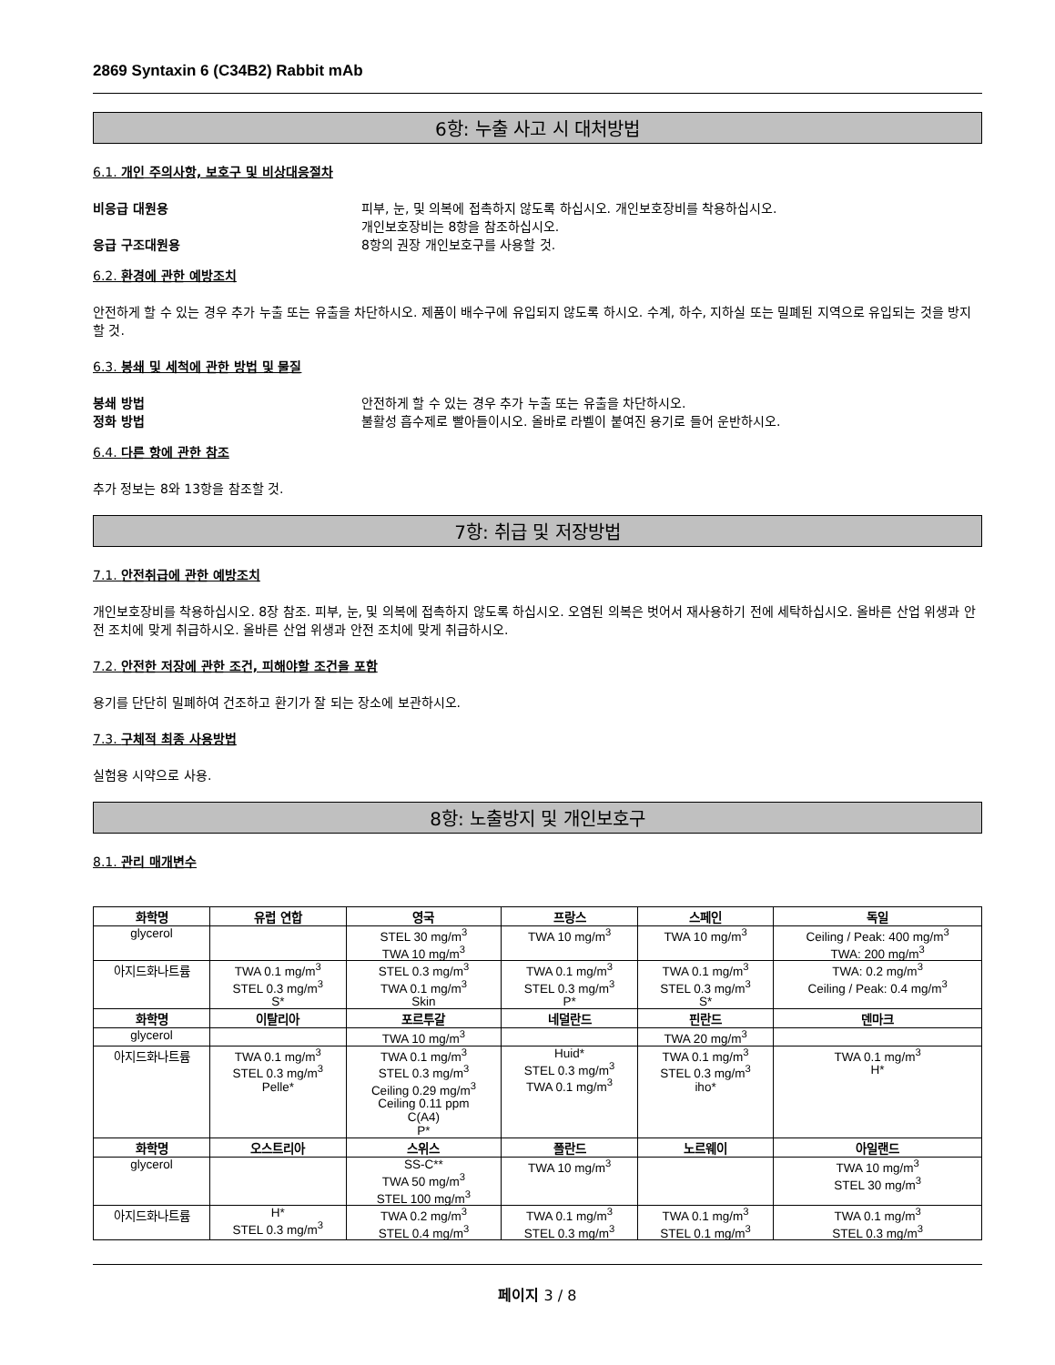2869 Syntaxin 6 (C34B2) Rabbit mAb
6항: 누출 사고 시 대처방법
6.1. 개인 주의사항, 보호구 및 비상대응절차
비응급 대원용 피부, 눈, 및 의복에 접촉하지 않도록 하십시오. 개인보호장비를 착용하십시오.
개인보호장비는 8항을 참조하십시오.
응급 구조대원용 8항의 권장 개인보호구를 사용할 것.
6.2. 환경에 관한 예방조치
안전하게 할 수 있는 경우 추가 누출 또는 유출을 차단하시오. 제품이 배수구에 유입되지 않도록 하시오. 수계, 하수, 지하실 또는 밀폐된 지역으로 유입되는 것을 방지할 것.
6.3. 봉쇄 및 세척에 관한 방법 및 물질
봉쇄 방법 안전하게 할 수 있는 경우 추가 누출 또는 유출을 차단하시오.
정화 방법 불활성 흡수제로 빨아들이시오. 올바로 라벨이 붙여진 용기로 들어 운반하시오.
6.4. 다른 항에 관한 참조
추가 정보는 8와 13항을 참조할 것.
7항: 취급 및 저장방법
7.1. 안전취급에 관한 예방조치
개인보호장비를 착용하십시오. 8장 참조. 피부, 눈, 및 의복에 접촉하지 않도록 하십시오. 오염된 의복은 벗어서 재사용하기 전에 세탁하십시오. 올바른 산업 위생과 안전 조치에 맞게 취급하시오. 올바른 산업 위생과 안전 조치에 맞게 취급하시오.
7.2. 안전한 저장에 관한 조건, 피해야할 조건을 포함
용기를 단단히 밀폐하여 건조하고 환기가 잘 되는 장소에 보관하시오.
7.3. 구체적 최종 사용방법
실험용 시약으로 사용.
8항: 노출방지 및 개인보호구
8.1. 관리 매개변수
| 화학명 | 유럽 연합 | 영국 | 프랑스 | 스페인 | 독일 |
| --- | --- | --- | --- | --- | --- |
| glycerol | | STEL 30 mg/m<sup>3</sup> TWA 10 mg/m<sup>3</sup> | TWA 10 mg/m<sup>3</sup> | TWA 10 mg/m<sup>3</sup> | Ceiling / Peak: 400 mg/m<sup>3</sup> TWA: 200 mg/m<sup>3</sup> |
| 아지드화나트륨 | TWA 0.1 mg/m<sup>3</sup> STEL 0.3 mg/m<sup>3</sup> S* | STEL 0.3 mg/m<sup>3</sup> TWA 0.1 mg/m<sup>3</sup> Skin | TWA 0.1 mg/m<sup>3</sup> STEL 0.3 mg/m<sup>3</sup> P* | TWA 0.1 mg/m<sup>3</sup> STEL 0.3 mg/m<sup>3</sup> S* | TWA: 0.2 mg/m<sup>3</sup> Ceiling / Peak: 0.4 mg/m<sup>3</sup> |
| 화학명 | 이탈리아 | 포르투갈 | 네덜란드 | 핀란드 | 덴마크 |
| glycerol | | TWA 10 mg/m<sup>3</sup> | | TWA 20 mg/m<sup>3</sup> | |
| 아지드화나트륨 | TWA 0.1 mg/m<sup>3</sup> STEL 0.3 mg/m<sup>3</sup> Pelle* | TWA 0.1 mg/m<sup>3</sup> STEL 0.3 mg/m<sup>3</sup> Ceiling 0.29 mg/m<sup>3</sup> Ceiling 0.11 ppm C(A4) P* | Huid* STEL 0.3 mg/m<sup>3</sup> TWA 0.1 mg/m<sup>3</sup> | TWA 0.1 mg/m<sup>3</sup> STEL 0.3 mg/m<sup>3</sup> iho* | TWA 0.1 mg/m<sup>3</sup> H* |
| 화학명 | 오스트리아 | 스위스 | 폴란드 | 노르웨이 | 아일랜드 |
| glycerol | | SS-C** TWA 50 mg/m<sup>3</sup> STEL 100 mg/m<sup>3</sup> | TWA 10 mg/m<sup>3</sup> | | TWA 10 mg/m<sup>3</sup> STEL 30 mg/m<sup>3</sup> |
| 아지드화나트륨 | H* STEL 0.3 mg/m<sup>3</sup> | TWA 0.2 mg/m<sup>3</sup> STEL 0.4 mg/m<sup>3</sup> | TWA 0.1 mg/m<sup>3</sup> STEL 0.3 mg/m<sup>3</sup> | TWA 0.1 mg/m<sup>3</sup> STEL 0.1 mg/m<sup>3</sup> | TWA 0.1 mg/m<sup>3</sup> STEL 0.3 mg/m<sup>3</sup> |
페이지 3 / 8